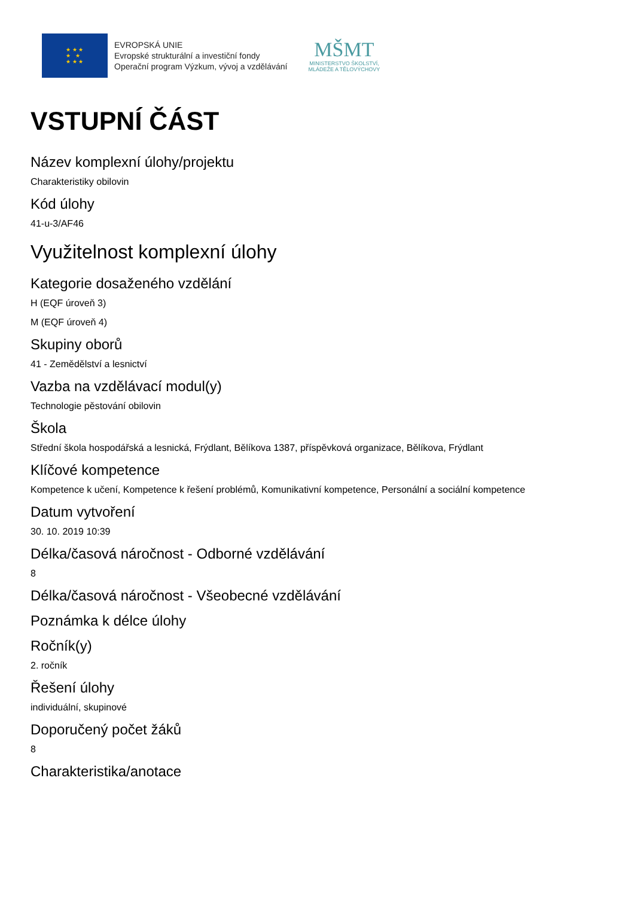★ ★ ★
★ ★
★ ★ ★
EVROPSKÁ UNIE
Evropské strukturální a investiční fondy
Operační program Výzkum, vývoj a vzdělávání
MŠMT
MINISTERSTVO ŠKOLSTVÍ,
MLÁDEŽE A TĚLOVÝCHOVY
VSTUPNÍ ČÁST
Název komplexní úlohy/projektu
Charakteristiky obilovin
Kód úlohy
41-u-3/AF46
Využitelnost komplexní úlohy
Kategorie dosaženého vzdělání
H (EQF úroveň 3)
M (EQF úroveň 4)
Skupiny oborů
41 - Zemědělství a lesnictví
Vazba na vzdělávací modul(y)
Technologie pěstování obilovin
Škola
Střední škola hospodářská a lesnická, Frýdlant, Bělíkova 1387, příspěvková organizace, Bělíkova, Frýdlant
Klíčové kompetence
Kompetence k učení, Kompetence k řešení problémů, Komunikativní kompetence, Personální a sociální kompetence
Datum vytvoření
30. 10. 2019 10:39
Délka/časová náročnost - Odborné vzdělávání
8
Délka/časová náročnost - Všeobecné vzdělávání
Poznámka k délce úlohy
Ročník(y)
2. ročník
Řešení úlohy
individuální, skupinové
Doporučený počet žáků
8
Charakteristika/anotace